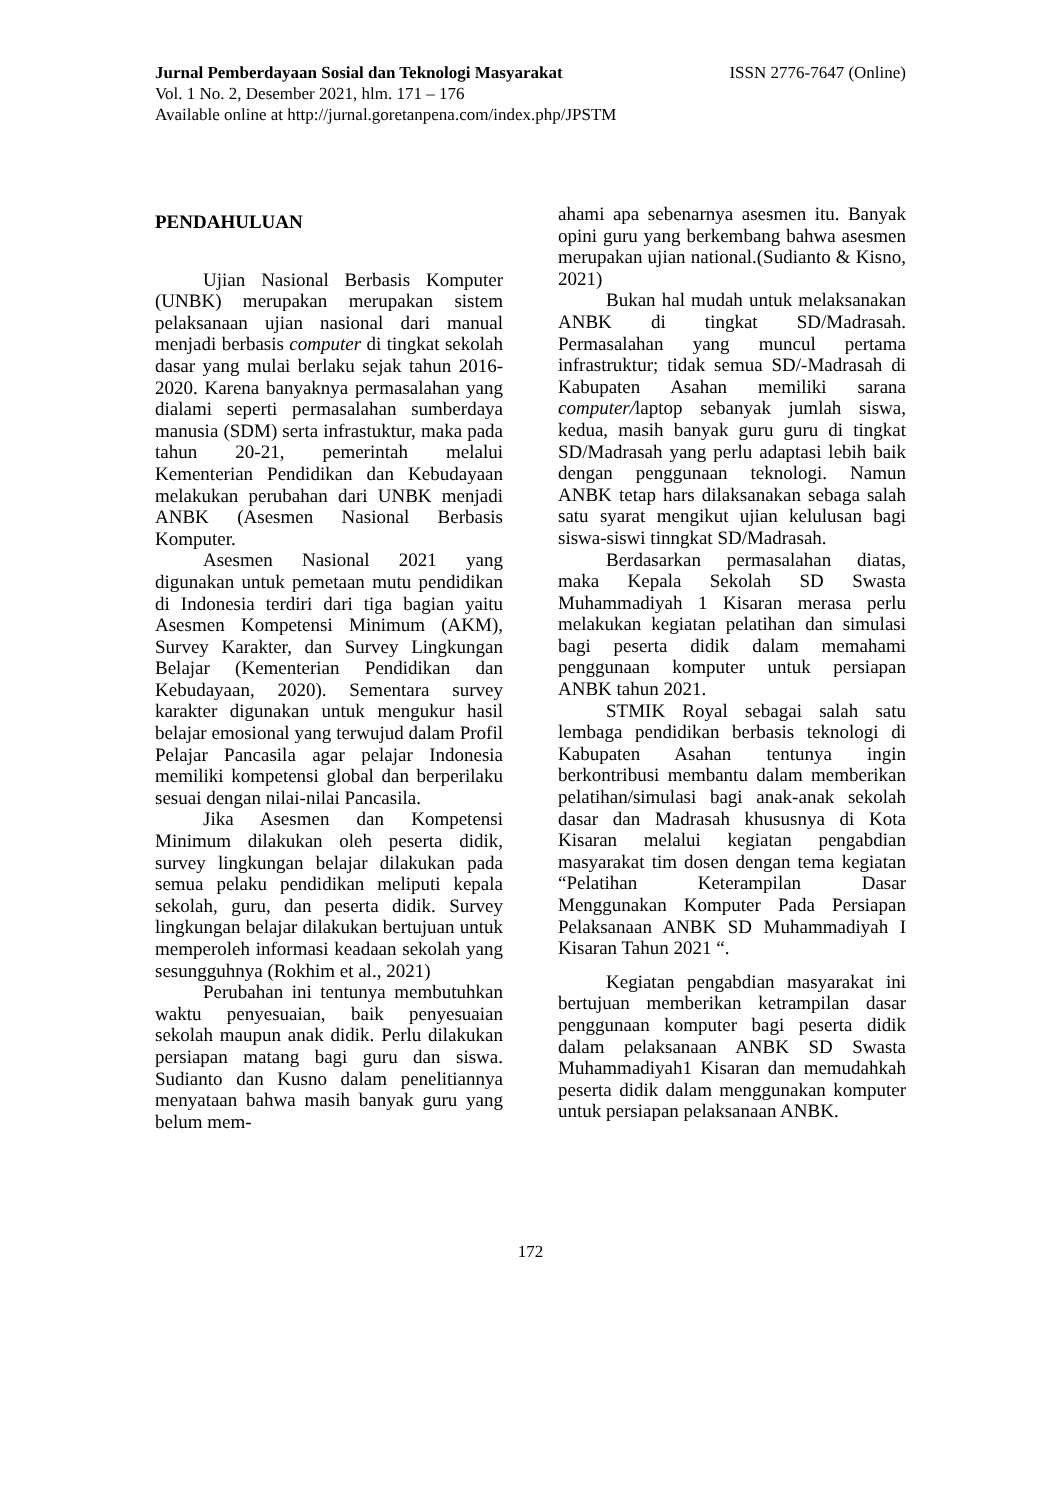Jurnal Pemberdayaan Sosial dan Teknologi Masyarakat ISSN 2776-7647 (Online)
Vol. 1 No. 2, Desember 2021, hlm. 171 – 176
Available online at http://jurnal.goretanpena.com/index.php/JPSTM
PENDAHULUAN
Ujian Nasional Berbasis Komputer (UNBK) merupakan merupakan sistem pelaksanaan ujian nasional dari manual menjadi berbasis computer di tingkat sekolah dasar yang mulai berlaku sejak tahun 2016-2020. Karena banyaknya permasalahan yang dialami seperti permasalahan sumberdaya manusia (SDM) serta infrastuktur, maka pada tahun 20-21, pemerintah melalui Kementerian Pendidikan dan Kebudayaan melakukan perubahan dari UNBK menjadi ANBK (Asesmen Nasional Berbasis Komputer.
Asesmen Nasional 2021 yang digunakan untuk pemetaan mutu pendidikan di Indonesia terdiri dari tiga bagian yaitu Asesmen Kompetensi Minimum (AKM), Survey Karakter, dan Survey Lingkungan Belajar (Kementerian Pendidikan dan Kebudayaan, 2020). Sementara survey karakter digunakan untuk mengukur hasil belajar emosional yang terwujud dalam Profil Pelajar Pancasila agar pelajar Indonesia memiliki kompetensi global dan berperilaku sesuai dengan nilai-nilai Pancasila.
Jika Asesmen dan Kompetensi Minimum dilakukan oleh peserta didik, survey lingkungan belajar dilakukan pada semua pelaku pendidikan meliputi kepala sekolah, guru, dan peserta didik. Survey lingkungan belajar dilakukan bertujuan untuk memperoleh informasi keadaan sekolah yang sesungguhnya (Rokhim et al., 2021)
Perubahan ini tentunya membutuhkan waktu penyesuaian, baik penyesuaian sekolah maupun anak didik. Perlu dilakukan persiapan matang bagi guru dan siswa. Sudianto dan Kusno dalam penelitiannya menyataan bahwa masih banyak guru yang belum mem-
ahami apa sebenarnya asesmen itu. Banyak opini guru yang berkembang bahwa asesmen merupakan ujian national.(Sudianto & Kisno, 2021)
Bukan hal mudah untuk melaksanakan ANBK di tingkat SD/Madrasah. Permasalahan yang muncul pertama infrastruktur; tidak semua SD/-Madrasah di Kabupaten Asahan memiliki sarana computer/laptop sebanyak jumlah siswa, kedua, masih banyak guru guru di tingkat SD/Madrasah yang perlu adaptasi lebih baik dengan penggunaan teknologi. Namun ANBK tetap hars dilaksanakan sebaga salah satu syarat mengikut ujian kelulusan bagi siswa-siswi tinngkat SD/Madrasah.
Berdasarkan permasalahan diatas, maka Kepala Sekolah SD Swasta Muhammadiyah 1 Kisaran merasa perlu melakukan kegiatan pelatihan dan simulasi bagi peserta didik dalam memahami penggunaan komputer untuk persiapan ANBK tahun 2021.
STMIK Royal sebagai salah satu lembaga pendidikan berbasis teknologi di Kabupaten Asahan tentunya ingin berkontribusi membantu dalam memberikan pelatihan/simulasi bagi anak-anak sekolah dasar dan Madrasah khususnya di Kota Kisaran melalui kegiatan pengabdian masyarakat tim dosen dengan tema kegiatan “Pelatihan Keterampilan Dasar Menggunakan Komputer Pada Persiapan Pelaksanaan ANBK SD Muhammadiyah I Kisaran Tahun 2021 “.
Kegiatan pengabdian masyarakat ini bertujuan memberikan ketrampilan dasar penggunaan komputer bagi peserta didik dalam pelaksanaan ANBK SD Swasta Muhammadiyah1 Kisaran dan memudahkah peserta didik dalam menggunakan komputer untuk persiapan pelaksanaan ANBK.
172